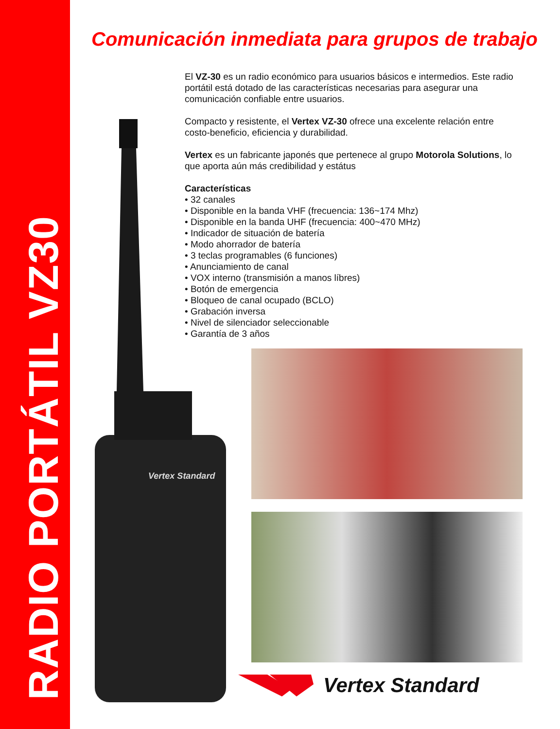RADIO PORTÁTIL VZ30
Comunicación inmediata para grupos de trabajo
Vertex Standard
El VZ-30 es un radio económico para usuarios básicos e intermedios. Este radio portátil está dotado de las características necesarias para asegurar una comunicación confiable entre usuarios.
Compacto y resistente, el Vertex VZ-30 ofrece una excelente relación entre costo-beneficio, eficiencia y durabilidad.
Vertex es un fabricante japonés que pertenece al grupo Motorola Solutions, lo que aporta aún más credibilidad y estátus
Características
• 32 canales
• Disponible en la banda VHF (frecuencia: 136~174 Mhz)
• Disponible en la banda UHF (frecuencia: 400~470 MHz)
• Indicador de situación de batería
• Modo ahorrador de batería
• 3 teclas programables (6 funciones)
• Anunciamiento de canal
• VOX interno (transmisión a manos líbres)
• Botón de emergencia
• Bloqueo de canal ocupado (BCLO)
• Grabación inversa
• Nivel de silenciador seleccionable
• Garantía de 3 años
Vertex Standard